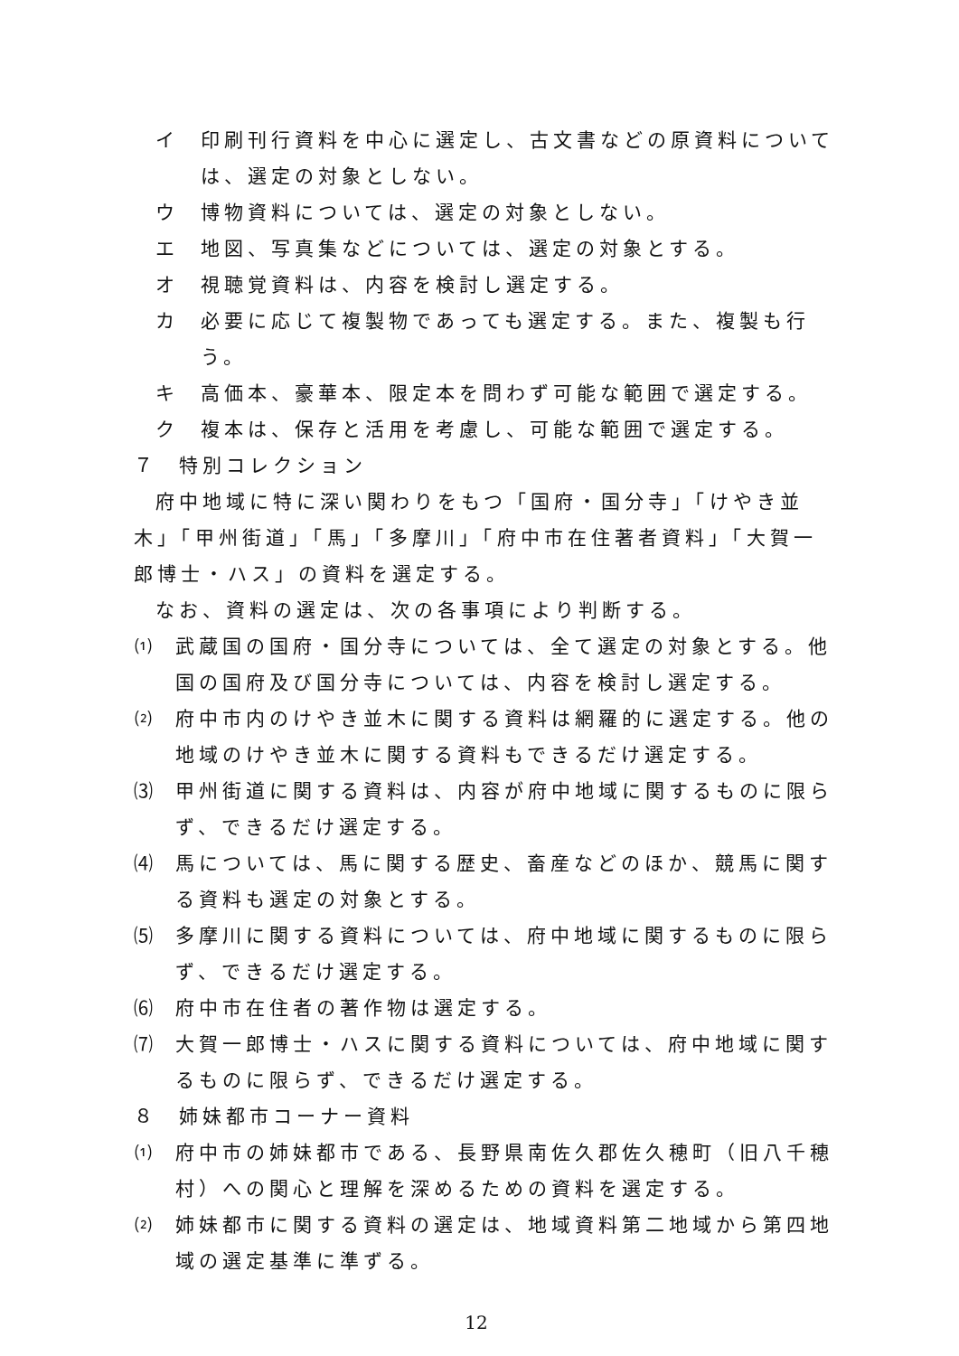イ 印刷刊行資料を中心に選定し、古文書などの原資料については、選定の対象としない。
ウ 博物資料については、選定の対象としない。
エ 地図、写真集などについては、選定の対象とする。
オ 視聴覚資料は、内容を検討し選定する。
カ 必要に応じて複製物であっても選定する。また、複製も行う。
キ 高価本、豪華本、限定本を問わず可能な範囲で選定する。
ク 複本は、保存と活用を考慮し、可能な範囲で選定する。
７ 特別コレクション
府中地域に特に深い関わりをもつ「国府・国分寺」「けやき並木」「甲州街道」「馬」「多摩川」「府中市在住著者資料」「大賀一郎博士・ハス」の資料を選定する。
なお、資料の選定は、次の各事項により判断する。
⑴ 武蔵国の国府・国分寺については、全て選定の対象とする。他国の国府及び国分寺については、内容を検討し選定する。
⑵ 府中市内のけやき並木に関する資料は網羅的に選定する。他の地域のけやき並木に関する資料もできるだけ選定する。
⑶ 甲州街道に関する資料は、内容が府中地域に関するものに限らず、できるだけ選定する。
⑷ 馬については、馬に関する歴史、畜産などのほか、競馬に関する資料も選定の対象とする。
⑸ 多摩川に関する資料については、府中地域に関するものに限らず、できるだけ選定する。
⑹ 府中市在住者の著作物は選定する。
⑺ 大賀一郎博士・ハスに関する資料については、府中地域に関するものに限らず、できるだけ選定する。
８ 姉妹都市コーナー資料
⑴ 府中市の姉妹都市である、長野県南佐久郡佐久穂町（旧八千穂村）への関心と理解を深めるための資料を選定する。
⑵ 姉妹都市に関する資料の選定は、地域資料第二地域から第四地域の選定基準に準ずる。
12